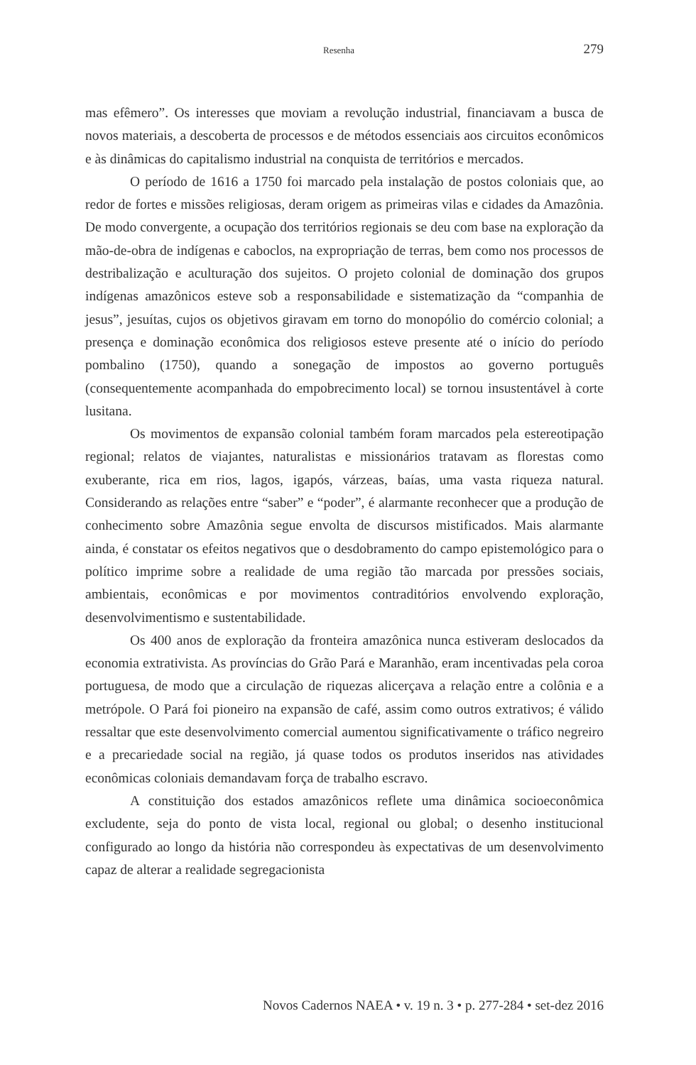Resenha 279
mas efêmero”. Os interesses que moviam a revolução industrial, financiavam a busca de novos materiais, a descoberta de processos e de métodos essenciais aos circuitos econômicos e às dinâmicas do capitalismo industrial na conquista de territórios e mercados.
O período de 1616 a 1750 foi marcado pela instalação de postos coloniais que, ao redor de fortes e missões religiosas, deram origem as primeiras vilas e cidades da Amazônia. De modo convergente, a ocupação dos territórios regionais se deu com base na exploração da mão-de-obra de indígenas e caboclos, na expropriação de terras, bem como nos processos de destribalização e aculturação dos sujeitos. O projeto colonial de dominação dos grupos indígenas amazônicos esteve sob a responsabilidade e sistematização da “companhia de jesus”, jesuítas, cujos os objetivos giravam em torno do monopólio do comércio colonial; a presença e dominação econômica dos religiosos esteve presente até o início do período pombalino (1750), quando a sonegação de impostos ao governo português (consequentemente acompanhada do empobrecimento local) se tornou insustentável à corte lusitana.
Os movimentos de expansão colonial também foram marcados pela estereotipação regional; relatos de viajantes, naturalistas e missionários tratavam as florestas como exuberante, rica em rios, lagos, igapós, várzeas, baías, uma vasta riqueza natural. Considerando as relações entre “saber” e “poder”, é alarmante reconhecer que a produção de conhecimento sobre Amazônia segue envolta de discursos mistificados. Mais alarmante ainda, é constatar os efeitos negativos que o desdobramento do campo epistemológico para o político imprime sobre a realidade de uma região tão marcada por pressões sociais, ambientais, econômicas e por movimentos contraditórios envolvendo exploração, desenvolvimentismo e sustentabilidade.
Os 400 anos de exploração da fronteira amazônica nunca estiveram deslocados da economia extrativista. As províncias do Grão Pará e Maranhão, eram incentivadas pela coroa portuguesa, de modo que a circulação de riquezas alicerçava a relação entre a colônia e a metrópole. O Pará foi pioneiro na expansão de café, assim como outros extrativos; é válido ressaltar que este desenvolvimento comercial aumentou significativamente o tráfico negreiro e a precariedade social na região, já quase todos os produtos inseridos nas atividades econômicas coloniais demandavam força de trabalho escravo.
A constituição dos estados amazônicos reflete uma dinâmica socioeconômica excludente, seja do ponto de vista local, regional ou global; o desenho institucional configurado ao longo da história não correspondeu às expectativas de um desenvolvimento capaz de alterar a realidade segregacionista
Novos Cadernos NAEA • v. 19 n. 3 • p. 277-284 • set-dez 2016